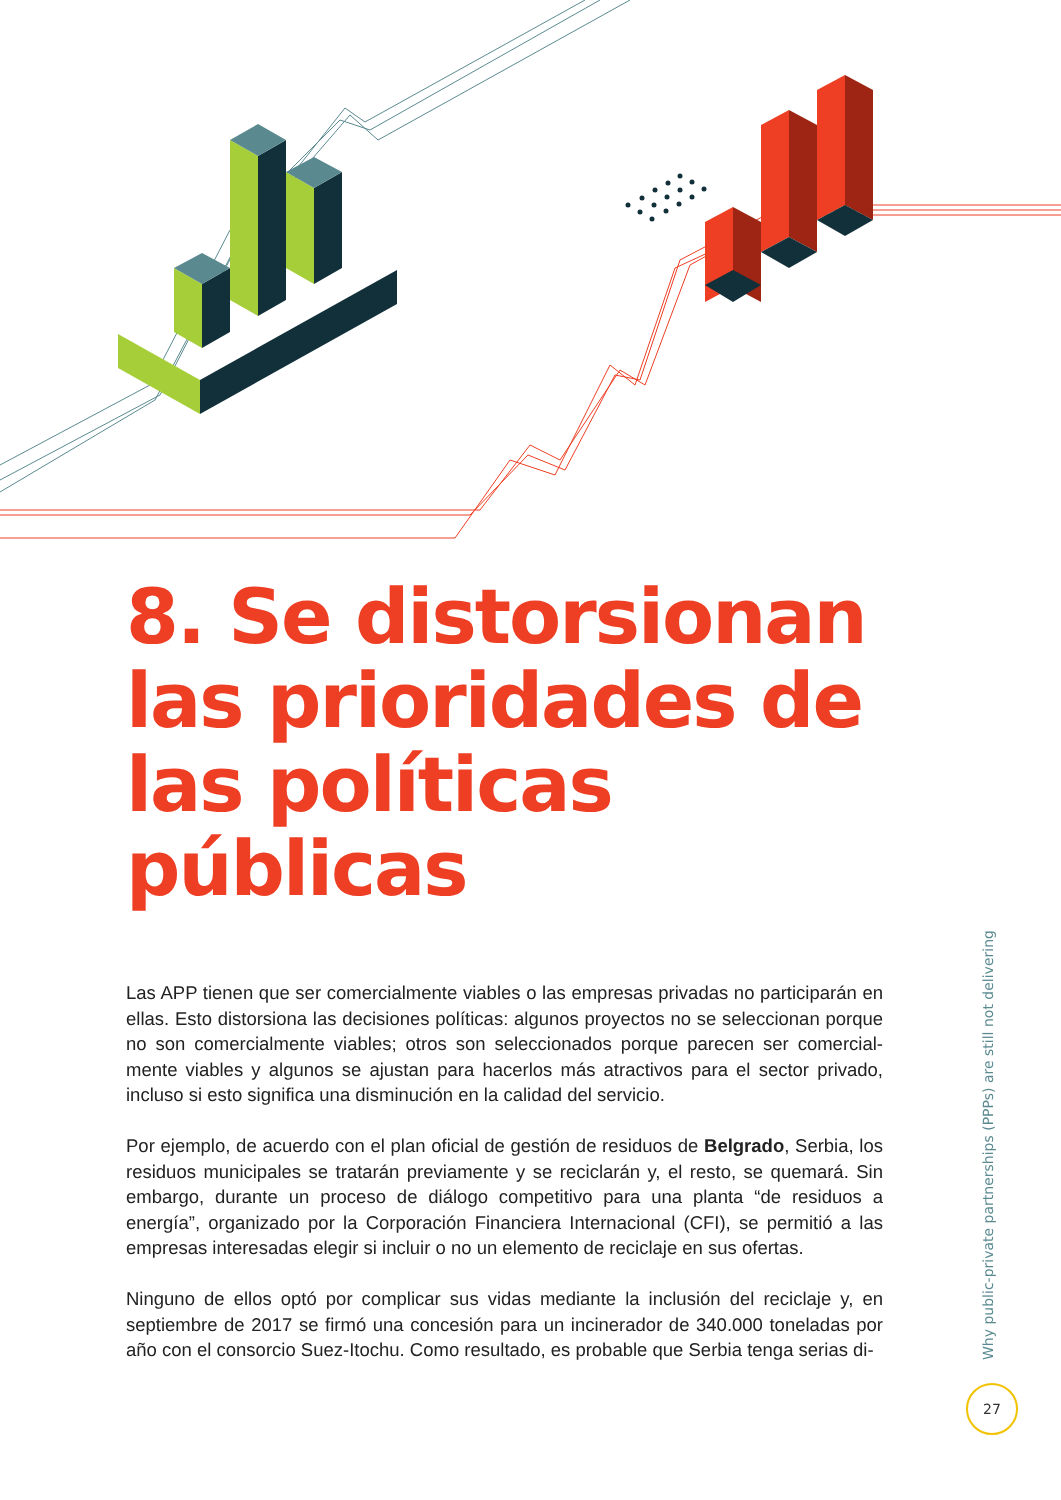8. Se distorsionan las prioridades de las políticas públicas
Las APP tienen que ser comercialmente viables o las empresas privadas no participarán en ellas. Esto distorsiona las decisiones políticas: algunos proyectos no se seleccionan porque no son comercialmente viables; otros son seleccionados porque parecen ser comercial­mente viables y algunos se ajustan para hacerlos más atractivos para el sector privado, incluso si esto significa una disminución en la calidad del servicio.
Por ejemplo, de acuerdo con el plan oficial de gestión de residuos de Belgrado, Serbia, los residuos municipales se tratarán previamente y se reciclarán y, el resto, se quemará. Sin embargo, durante un proceso de diálogo competitivo para una planta “de residuos a energía”, organizado por la Corporación Financiera Internacional (CFI), se permitió a las empresas interesadas elegir si incluir o no un elemento de reciclaje en sus ofertas.
Ninguno de ellos optó por complicar sus vidas mediante la inclusión del reciclaje y, en septiembre de 2017 se firmó una concesión para un incinerador de 340.000 toneladas por año con el consorcio Suez-Itochu. Como resultado, es probable que Serbia tenga serias di-
Why public-private partnerships (PPPs) are still not delivering
27